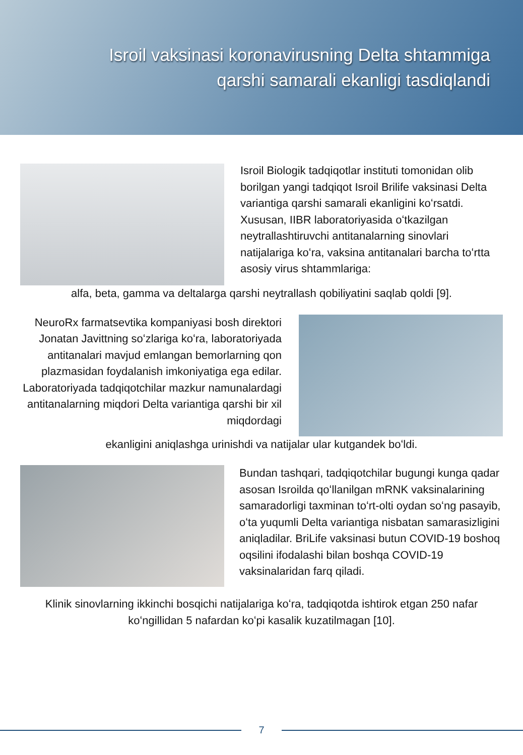Isroil vaksinasi koronavirusning Delta shtammiga
qarshi samarali ekanligi tasdiqlandi
Isroil Biologik tadqiqotlar instituti tomonidan olib borilgan yangi tadqiqot Isroil Brilife vaksinasi Delta variantiga qarshi samarali ekanligini koʻrsatdi. Xususan, IIBR laboratoriyasida oʻtkazilgan neytrallashtiruvchi antitanalarning sinovlari natijalariga koʻra, vaksina antitanalari barcha toʻrtta asosiy virus shtammlariga:
alfa, beta, gamma va deltalarga qarshi neytrallash qobiliyatini saqlab qoldi [9].
NeuroRx farmatsevtika kompaniyasi bosh direktori Jonatan Javittning soʻzlariga koʻra, laboratoriyada antitanalari mavjud emlangan bemorlarning qon plazmasidan foydalanish imkoniyatiga ega edilar. Laboratoriyada tadqiqotchilar mazkur namunalardagi antitanalarning miqdori Delta variantiga qarshi bir xil miqdordagi
ekanligini aniqlashga urinishdi va natijalar ular kutgandek boʻldi.
Bundan tashqari, tadqiqotchilar bugungi kunga qadar asosan Isroilda qoʻllanilgan mRNK vaksinalarining samaradorligi taxminan toʻrt-olti oydan soʻng pasayib, oʻta yuqumli Delta variantiga nisbatan samarasizligini aniqladilar. BriLife vaksinasi butun COVID-19 boshoq oqsilini ifodalashi bilan boshqa COVID-19 vaksinalaridan farq qiladi.
Klinik sinovlarning ikkinchi bosqichi natijalariga koʻra, tadqiqotda ishtirok etgan 250 nafar koʻngillidan 5 nafardan koʻpi kasalik kuzatilmagan [10].
7